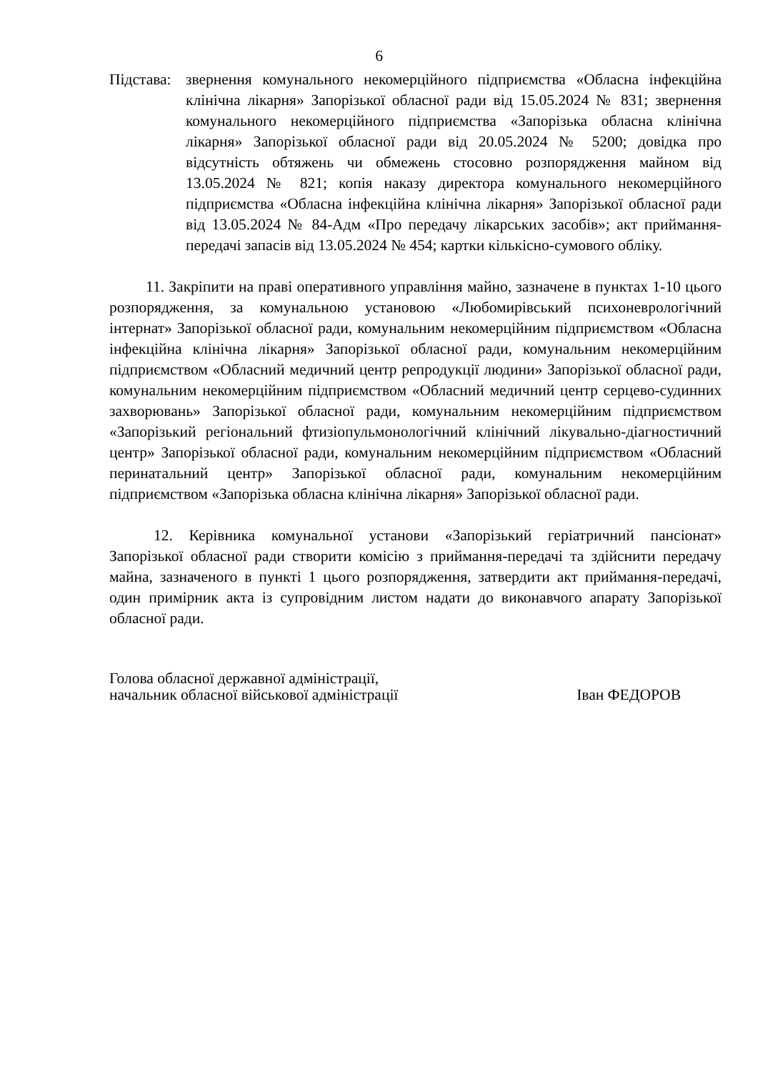6
Підстава:
звернення комунального некомерційного підприємства «Обласна інфекційна клінічна лікарня» Запорізької обласної ради від 15.05.2024 № 831; звернення комунального некомерційного підприємства «Запорізька обласна клінічна лікарня» Запорізької обласної ради від 20.05.2024 № 5200; довідка про відсутність обтяжень чи обмежень стосовно розпорядження майном від 13.05.2024 № 821; копія наказу директора комунального некомерційного підприємства «Обласна інфекційна клінічна лікарня» Запорізької обласної ради від 13.05.2024 № 84-Адм «Про передачу лікарських засобів»; акт приймання-передачі запасів від 13.05.2024 № 454; картки кількісно-сумового обліку.
11. Закріпити на праві оперативного управління майно, зазначене в пунктах 1-10 цього розпорядження, за комунальною установою «Любомирівський психоневрологічний інтернат» Запорізької обласної ради, комунальним некомерційним підприємством «Обласна інфекційна клінічна лікарня» Запорізької обласної ради, комунальним некомерційним підприємством «Обласний медичний центр репродукції людини» Запорізької обласної ради, комунальним некомерційним підприємством «Обласний медичний центр серцево-судинних захворювань» Запорізької обласної ради, комунальним некомерційним підприємством «Запорізький регіональний фтизіопульмонологічний клінічний лікувально-діагностичний центр» Запорізької обласної ради, комунальним некомерційним підприємством «Обласний перинатальний центр» Запорізької обласної ради, комунальним некомерційним підприємством «Запорізька обласна клінічна лікарня» Запорізької обласної ради.
12. Керівника комунальної установи «Запорізький геріатричний пансіонат» Запорізької обласної ради створити комісію з приймання-передачі та здійснити передачу майна, зазначеного в пункті 1 цього розпорядження, затвердити акт приймання-передачі, один примірник акта із супровідним листом надати до виконавчого апарату Запорізької обласної ради.
Голова обласної державної адміністрації,
начальник обласної військової адміністрації
Іван ФЕДОРОВ